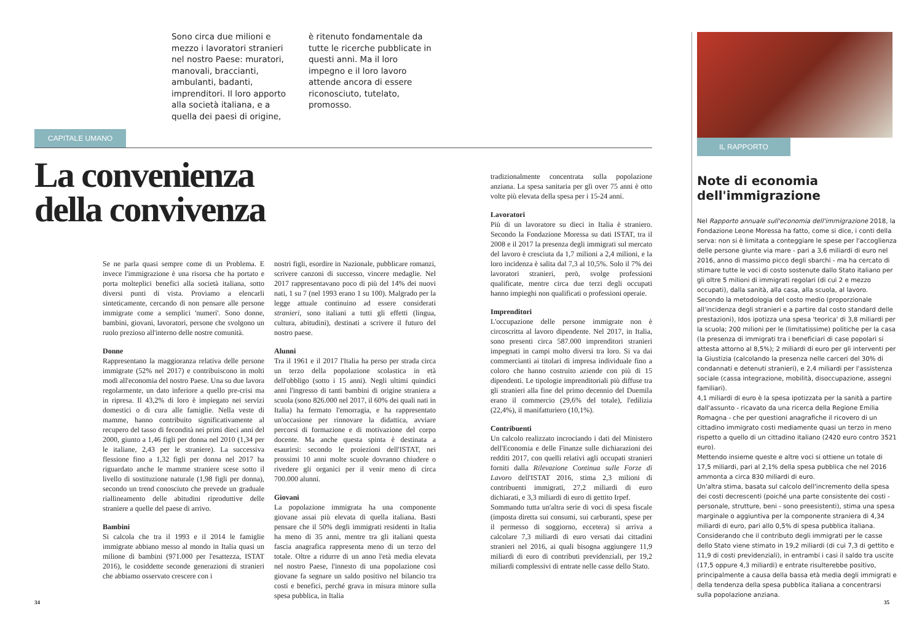Sono circa due milioni e mezzo i lavoratori stranieri nel nostro Paese: muratori, manovali, braccianti, ambulanti, badanti, imprenditori. Il loro apporto alla società italiana, e a quella dei paesi di origine,
è ritenuto fondamentale da tutte le ricerche pubblicate in questi anni. Ma il loro impegno e il loro lavoro attende ancora di essere riconosciuto, tutelato, promosso.
CAPITALE UMANO
La convenienza
della convivenza
Se ne parla quasi sempre come di un Problema. E invece l'immigrazione è una risorsa che ha portato e porta molteplici benefici alla società italiana, sotto diversi punti di vista. Proviamo a elencarli sinteticamente, cercando di non pensare alle persone immigrate come a semplici 'numeri'. Sono donne, bambini, giovani, lavoratori, persone che svolgono un ruolo prezioso all'interno delle nostre comunità.
Donne
Rappresentano la maggioranza relativa delle persone immigrate (52% nel 2017) e contribuiscono in molti modi all'economia del nostro Paese. Una su due lavora regolarmente, un dato inferiore a quello pre-crisi ma in ripresa. Il 43,2% di loro è impiegato nei servizi domestici o di cura alle famiglie. Nella veste di mamme, hanno contribuito significativamente al recupero del tasso di fecondità nei primi dieci anni del 2000, giunto a 1,46 figli per donna nel 2010 (1,34 per le italiane, 2,43 per le straniere). La successiva flessione fino a 1,32 figli per donna nel 2017 ha riguardato anche le mamme straniere scese sotto il livello di sostituzione naturale (1,98 figli per donna), secondo un trend conosciuto che prevede un graduale riallineamento delle abitudini riproduttive delle straniere a quelle del paese di arrivo.
Bambini
Si calcola che tra il 1993 e il 2014 le famiglie immigrate abbiano messo al mondo in Italia quasi un milione di bambini (971.000 per l'esattezza, ISTAT 2016), le cosiddette seconde generazioni di stranieri che abbiamo osservato crescere con i
nostri figli, esordire in Nazionale, pubblicare romanzi, scrivere canzoni di successo, vincere medaglie. Nel 2017 rappresentavano poco di più del 14% dei nuovi nati, 1 su 7 (nel 1993 erano 1 su 100). Malgrado per la legge attuale continuino ad essere considerati stranieri, sono italiani a tutti gli effetti (lingua, cultura, abitudini), destinati a scrivere il futuro del nostro paese.
Alunni
Tra il 1961 e il 2017 l'Italia ha perso per strada circa un terzo della popolazione scolastica in età dell'obbligo (sotto i 15 anni). Negli ultimi quindici anni l'ingresso di tanti bambini di origine straniera a scuola (sono 826.000 nel 2017, il 60% dei quali nati in Italia) ha fermato l'emorragia, e ha rappresentato un'occasione per rinnovare la didattica, avviare percorsi di formazione e di motivazione del corpo docente. Ma anche questa spinta è destinata a esaurirsi: secondo le proiezioni dell'ISTAT, nei prossimi 10 anni molte scuole dovranno chiudere o rivedere gli organici per il venir meno di circa 700.000 alunni.
Giovani
La popolazione immigrata ha una componente giovane assai più elevata di quella italiana. Basti pensare che il 50% degli immigrati residenti in Italia ha meno di 35 anni, mentre tra gli italiani questa fascia anagrafica rappresenta meno di un terzo del totale. Oltre a ridurre di un anno l'età media elevata nel nostro Paese, l'innesto di una popolazione così giovane fa segnare un saldo positivo nel bilancio tra costi e benefici, perché grava in misura minore sulla spesa pubblica, in Italia
tradizionalmente concentrata sulla popolazione anziana. La spesa sanitaria per gli over 75 anni è otto volte più elevata della spesa per i 15-24 anni.
Lavoratori
Più di un lavoratore su dieci in Italia è straniero. Secondo la Fondazione Moressa su dati ISTAT, tra il 2008 e il 2017 la presenza degli immigrati sul mercato del lavoro è cresciuta da 1,7 milioni a 2,4 milioni, e la loro incidenza è salita dal 7,3 al 10,5%. Solo il 7% dei lavoratori stranieri, però, svolge professioni qualificate, mentre circa due terzi degli occupati hanno impieghi non qualificati o professioni operaie.
Imprenditori
L'occupazione delle persone immigrate non è circoscritta al lavoro dipendente. Nel 2017, in Italia, sono presenti circa 587.000 imprenditori stranieri impegnati in campi molto diversi tra loro. Si va dai commercianti ai titolari di impresa individuale fino a coloro che hanno costruito aziende con più di 15 dipendenti. Le tipologie imprenditoriali più diffuse tra gli stranieri alla fine del primo decennio del Duemila erano il commercio (29,6% del totale), l'edilizia (22,4%), il manifatturiero (10,1%).
Contribuenti
Un calcolo realizzato incrociando i dati del Ministero dell'Economia e delle Finanze sulle dichiarazioni dei redditi 2017, con quelli relativi agli occupati stranieri forniti dalla Rilevazione Continua sulle Forze di Lavoro dell'ISTAT 2016, stima 2,3 milioni di contribuenti immigrati, 27,2 miliardi di euro dichiarati, e 3,3 miliardi di euro di gettito Irpef.
Sommando tutta un'altra serie di voci di spesa fiscale (imposta diretta sui consumi, sui carburanti, spese per il permesso di soggiorno, eccetera) si arriva a calcolare 7,3 miliardi di euro versati dai cittadini stranieri nel 2016, ai quali bisogna aggiungere 11,9 miliardi di euro di contributi previdenziali, per 19,2 miliardi complessivi di entrate nelle casse dello Stato.
IL RAPPORTO
Note di economia
dell'immigrazione
Nel Rapporto annuale sull'economia dell'immigrazione 2018, la Fondazione Leone Moressa ha fatto, come si dice, i conti della serva: non si è limitata a conteggiare le spese per l'accoglienza delle persone giunte via mare - pari a 3,6 miliardi di euro nel 2016, anno di massimo picco degli sbarchi - ma ha cercato di stimare tutte le voci di costo sostenute dallo Stato italiano per gli oltre 5 milioni di immigrati regolari (di cui 2 e mezzo occupati), dalla sanità, alla casa, alla scuola, al lavoro.
Secondo la metodologia del costo medio (proporzionale all'incidenza degli stranieri e a partire dal costo standard delle prestazioni), Idos ipotizza una spesa 'teorica' di 3,8 miliardi per la scuola; 200 milioni per le (limitatissime) politiche per la casa (la presenza di immigrati tra i beneficiari di case popolari si attesta attorno al 8,5%); 2 miliardi di euro per gli interventi per la Giustizia (calcolando la presenza nelle carceri del 30% di condannati e detenuti stranieri), e 2,4 miliardi per l'assistenza sociale (cassa integrazione, mobilità, disoccupazione, assegni familiari).
4,1 miliardi di euro è la spesa ipotizzata per la sanità a partire dall'assunto - ricavato da una ricerca della Regione Emilia Romagna - che per questioni anagrafiche il ricovero di un cittadino immigrato costi mediamente quasi un terzo in meno rispetto a quello di un cittadino italiano (2420 euro contro 3521 euro).
Mettendo insieme queste e altre voci si ottiene un totale di 17,5 miliardi, pari al 2,1% della spesa pubblica che nel 2016 ammonta a circa 830 miliardi di euro.
Un'altra stima, basata sul calcolo dell'incremento della spesa dei costi decrescenti (poiché una parte consistente dei costi - personale, strutture, beni - sono preesistenti), stima una spesa marginale o aggiuntiva per la componente straniera di 4,34 miliardi di euro, pari allo 0,5% di spesa pubblica italiana.
Considerando che il contributo degli immigrati per le casse dello Stato viene stimato in 19,2 miliardi (di cui 7,3 di gettito e 11,9 di costi previdenziali), in entrambi i casi il saldo tra uscite (17,5 oppure 4,3 miliardi) e entrate risulterebbe positivo, principalmente a causa della bassa età media degli immigrati e della tendenza della spesa pubblica italiana a concentrarsi sulla popolazione anziana.
34 35